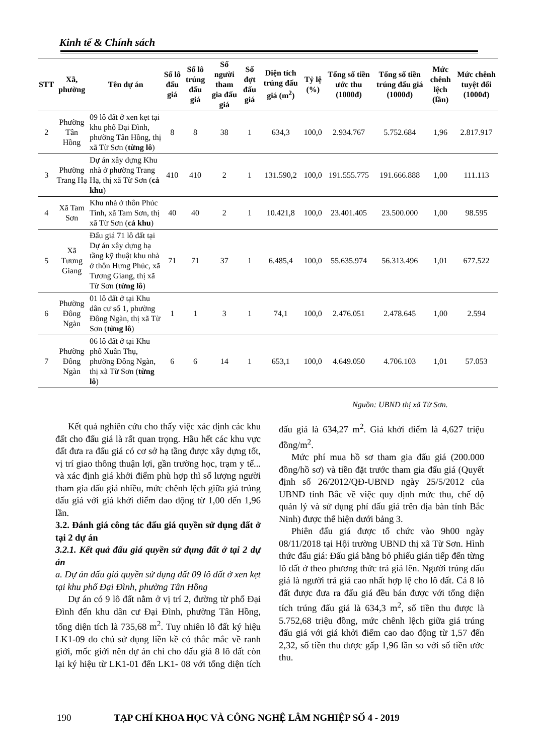Kinh tế & Chính sách
| STT | Xã, phường | Tên dự án | Số lô đấu giá | Số lô trúng đấu giá | Số người tham gia đấu giá | Số đợt đấu giá | Diện tích trúng đấu giá (m<sup>2</sup>) | Tỷ lệ (%) | Tổng số tiền ước thu (1000đ) | Tổng số tiền trúng đấu giá (1000đ) | Mức chênh lệch (lần) | Mức chênh tuyệt đối (1000đ) |
| --- | --- | --- | --- | --- | --- | --- | --- | --- | --- | --- | --- | --- |
| 2 | Phường Tân Hồng | 09 lô đất ở xen kẹt tại khu phố Đại Đình, phường Tân Hồng, thị xã Từ Sơn ( từng lô ) | 8 | 8 | 38 | 1 | 634,3 | 100,0 | 2.934.767 | 5.752.684 | 1,96 | 2.817.917 |
| 3 | Phường Trang Hạ | Dự án xây dựng Khu nhà ở phường Trang Hạ, thị xã Từ Sơn ( cả khu ) | 410 | 410 | 2 | 1 | 131.590,2 | 100,0 | 191.555.775 | 191.666.888 | 1,00 | 111.113 |
| 4 | Xã Tam Sơn | Khu nhà ở thôn Phúc Tinh, xã Tam Sơn, thị xã Từ Sơn ( cả khu ) | 40 | 40 | 2 | 1 | 10.421,8 | 100,0 | 23.401.405 | 23.500.000 | 1,00 | 98.595 |
| 5 | Xã Tương Giang | Đấu giá 71 lô đất tại Dự án xây dựng hạ tầng kỹ thuật khu nhà ở thôn Hưng Phúc, xã Tương Giang, thị xã Từ Sơn ( từng lô ) | 71 | 71 | 37 | 1 | 6.485,4 | 100,0 | 55.635.974 | 56.313.496 | 1,01 | 677.522 |
| 6 | Phường Đông Ngàn | 01 lô đất ở tại Khu dân cư số 1, phường Đông Ngàn, thị xã Từ Sơn ( từng lô ) | 1 | 1 | 3 | 1 | 74,1 | 100,0 | 2.476.051 | 2.478.645 | 1,00 | 2.594 |
| 7 | Phường Đông Ngàn | 06 lô đất ở tại Khu phố Xuân Thụ, phường Đông Ngàn, thị xã Từ Sơn ( từng lô ) | 6 | 6 | 14 | 1 | 653,1 | 100,0 | 4.649.050 | 4.706.103 | 1,01 | 57.053 |
Nguồn: UBND thị xã Từ Sơn.
Kết quả nghiên cứu cho thấy việc xác định các khu đất cho đấu giá là rất quan trọng. Hầu hết các khu vực đất đưa ra đấu giá có cơ sở hạ tầng được xây dựng tốt, vị trí giao thông thuận lợi, gần trường học, trạm y tế... và xác định giá khởi điểm phù hợp thì số lượng người tham gia đấu giá nhiều, mức chênh lệch giữa giá trúng đấu giá với giá khởi điểm dao động từ 1,00 đến 1,96 lần.
3.2. Đánh giá công tác đấu giá quyền sử dụng đất ở tại 2 dự án
3.2.1. Kết quả đấu giá quyền sử dụng đất ở tại 2 dự án
a. Dự án đấu giá quyền sử dụng đất 09 lô đất ở xen kẹt tại khu phố Đại Đình, phường Tân Hồng
Dự án có 9 lô đất nằm ở vị trí 2, đường từ phố Đại Đình đến khu dân cư Đại Đình, phường Tân Hồng, tổng diện tích là 735,68 m<sup>2</sup>. Tuy nhiên lô đất ký hiệu LK1-09 do chủ sử dụng liền kề có thắc mắc về ranh giới, mốc giới nên dự án chỉ cho đấu giá 8 lô đất còn lại ký hiệu từ LK1-01 đến LK1- 08 với tổng diện tích đấu giá là 634,27 m<sup>2</sup>. Giá khởi điểm là 4,627 triệu đồng/m<sup>2</sup>.
Mức phí mua hồ sơ tham gia đấu giá (200.000 đồng/hồ sơ) và tiền đặt trước tham gia đấu giá (Quyết định số 26/2012/QĐ-UBND ngày 25/5/2012 của UBND tỉnh Bắc về việc quy định mức thu, chế độ quản lý và sử dụng phí đấu giá trên địa bàn tỉnh Bắc Ninh) được thể hiện dưới bảng 3.
Phiên đấu giá được tổ chức vào 9h00 ngày 08/11/2018 tại Hội trường UBND thị xã Từ Sơn. Hình thức đấu giá: Đấu giá bằng bỏ phiếu gián tiếp đến từng lô đất ở theo phương thức trả giá lên. Người trúng đấu giá là người trả giá cao nhất hợp lệ cho lô đất. Cả 8 lô đất được đưa ra đấu giá đều bán được với tổng diện tích trúng đấu giá là 634,3 m<sup>2</sup>, số tiền thu được là 5.752,68 triệu đồng, mức chênh lệch giữa giá trúng đấu giá với giá khởi điểm cao dao động từ 1,57 đến 2,32, số tiền thu được gấp 1,96 lần so với số tiền ước thu.
190 TẠP CHÍ KHOA HỌC VÀ CÔNG NGHỆ LÂM NGHIỆP SỐ 4 - 2019